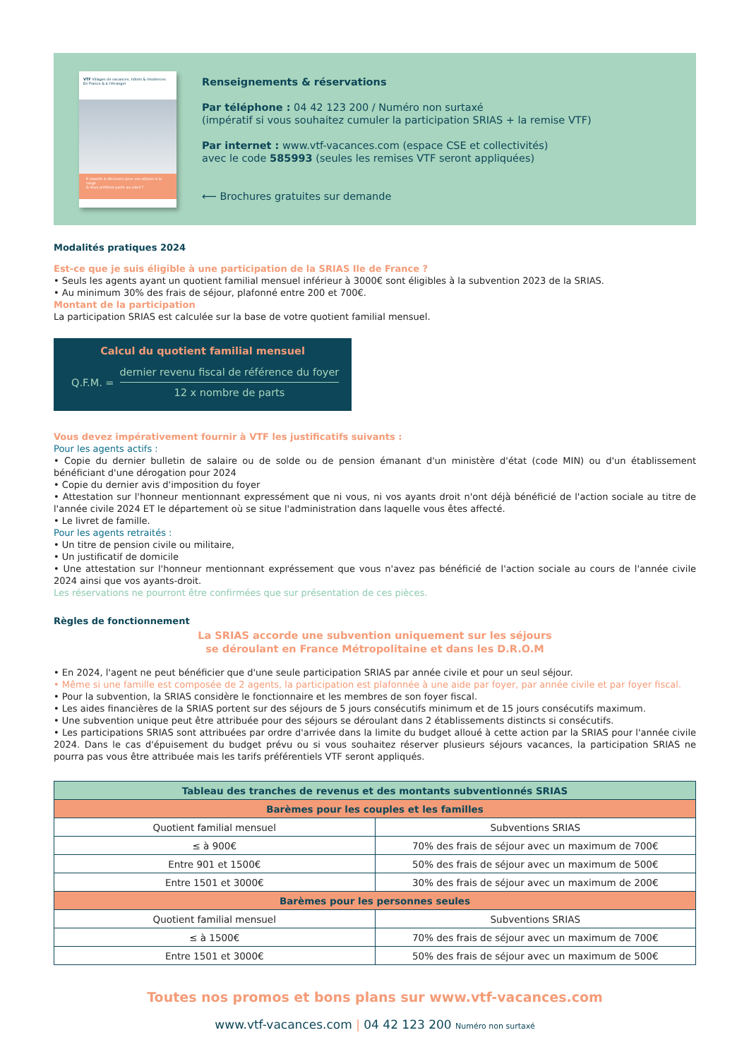VTF Villages de vacances, hôtels & résidences
En France & à l'étranger
6 massifs à découvrir pour vos séjours à la neige
& Vous préférez partir au soleil ?
Renseignements & réservations
Par téléphone : 04 42 123 200 / Numéro non surtaxé
(impératif si vous souhaitez cumuler la participation SRIAS + la remise VTF)
Par internet : www.vtf-vacances.com (espace CSE et collectivités)
avec le code 585993 (seules les remises VTF seront appliquées)
⟵ Brochures gratuites sur demande
Modalités pratiques 2024
Est-ce que je suis éligible à une participation de la SRIAS Ile de France ?
• Seuls les agents ayant un quotient familial mensuel inférieur à 3000€ sont éligibles à la subvention 2023 de la SRIAS.
• Au minimum 30% des frais de séjour, plafonné entre 200 et 700€.
Montant de la participation
La participation SRIAS est calculée sur la base de votre quotient familial mensuel.
Calcul du quotient familial mensuel
Q.F.M. =
dernier revenu fiscal de référence du foyer
12 x nombre de parts
Vous devez impérativement fournir à VTF les justificatifs suivants :
Pour les agents actifs :
• Copie du dernier bulletin de salaire ou de solde ou de pension émanant d'un ministère d'état (code MIN) ou d'un établissement bénéficiant d'une dérogation pour 2024
• Copie du dernier avis d'imposition du foyer
• Attestation sur l'honneur mentionnant expressément que ni vous, ni vos ayants droit n'ont déjà bénéficié de l'action sociale au titre de l'année civile 2024 ET le département où se situe l'administration dans laquelle vous êtes affecté.
• Le livret de famille.
Pour les agents retraités :
• Un titre de pension civile ou militaire,
• Un justificatif de domicile
• Une attestation sur l'honneur mentionnant expréssement que vous n'avez pas bénéficié de l'action sociale au cours de l'année civile 2024 ainsi que vos ayants-droit.
Les réservations ne pourront être confirmées que sur présentation de ces pièces.
Règles de fonctionnement
La SRIAS accorde une subvention uniquement sur les séjours
se déroulant en France Métropolitaine et dans les D.R.O.M
• En 2024, l'agent ne peut bénéficier que d'une seule participation SRIAS par année civile et pour un seul séjour.
• Même si une famille est composée de 2 agents, la participation est plafonnée à une aide par foyer, par année civile et par foyer fiscal.
• Pour la subvention, la SRIAS considère le fonctionnaire et les membres de son foyer fiscal.
• Les aides financières de la SRIAS portent sur des séjours de 5 jours consécutifs minimum et de 15 jours consécutifs maximum.
• Une subvention unique peut être attribuée pour des séjours se déroulant dans 2 établissements distincts si consécutifs.
• Les participations SRIAS sont attribuées par ordre d'arrivée dans la limite du budget alloué à cette action par la SRIAS pour l'année civile 2024. Dans le cas d'épuisement du budget prévu ou si vous souhaitez réserver plusieurs séjours vacances, la participation SRIAS ne pourra pas vous être attribuée mais les tarifs préférentiels VTF seront appliqués.
| Tableau des tranches de revenus et des montants subventionnés SRIAS | |
| --- | --- |
| Barèmes pour les couples et les familles | |
| Quotient familial mensuel | Subventions SRIAS |
| ≤ à 900€ | 70% des frais de séjour avec un maximum de 700€ |
| Entre 901 et 1500€ | 50% des frais de séjour avec un maximum de 500€ |
| Entre 1501 et 3000€ | 30% des frais de séjour avec un maximum de 200€ |
| Barèmes pour les personnes seules | |
| Quotient familial mensuel | Subventions SRIAS |
| ≤ à 1500€ | 70% des frais de séjour avec un maximum de 700€ |
| Entre 1501 et 3000€ | 50% des frais de séjour avec un maximum de 500€ |
Toutes nos promos et bons plans sur www.vtf-vacances.com
www.vtf-vacances.com | 04 42 123 200 Numéro non surtaxé